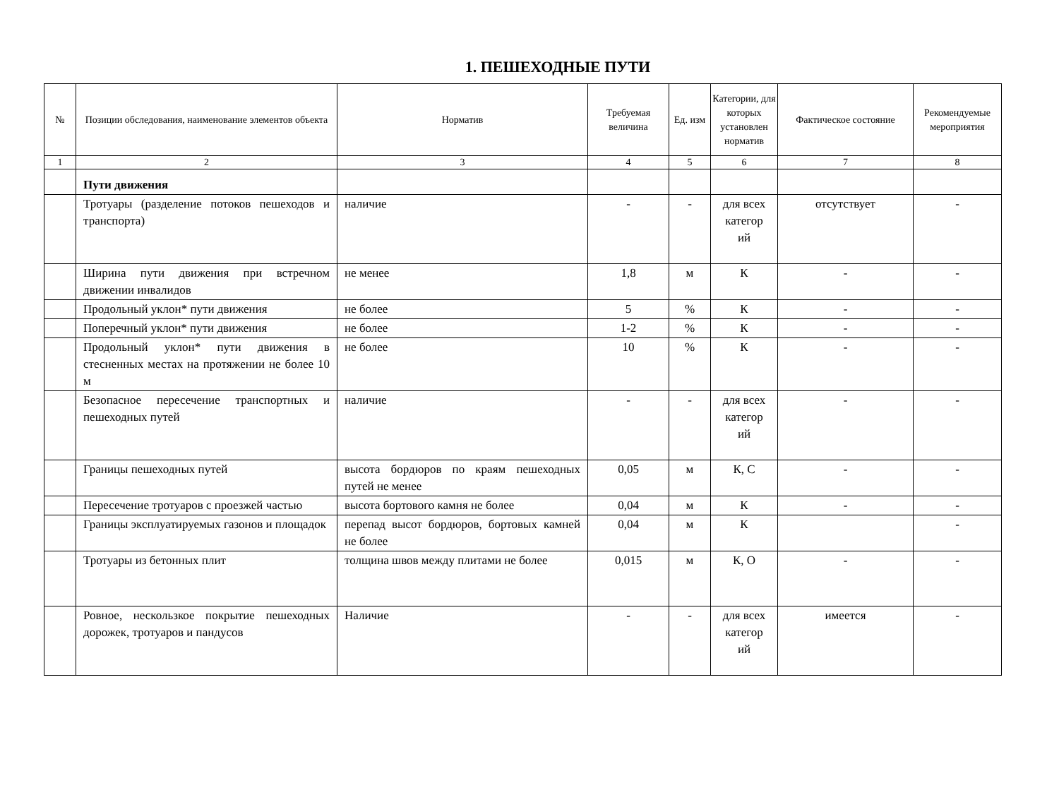1. ПЕШЕХОДНЫЕ ПУТИ
| № | Позиции обследования, наименование элементов объекта | Норматив | Требуемая величина | Ед. изм | Категории, для которых установлен норматив | Фактическое состояние | Рекомендуемые мероприятия |
| --- | --- | --- | --- | --- | --- | --- | --- |
| 1 | 2 | 3 | 4 | 5 | 6 | 7 | 8 |
| | Пути движения | | | | | | |
| | Тротуары (разделение потоков пешеходов и транспорта) | наличие | - | - | для всех категор ий | отсутствует | - |
| | Ширина пути движения при встречном движении инвалидов | не менее | 1,8 | м | К | - | - |
| | Продольный уклон* пути движения | не более | 5 | % | К | - | - |
| | Поперечный уклон* пути движения | не более | 1-2 | % | К | - | - |
| | Продольный уклон* пути движения в стесненных местах на протяжении не более 10 м | не более | 10 | % | К | - | - |
| | Безопасное пересечение транспортных и пешеходных путей | наличие | - | - | для всех категор ий | - | - |
| | Границы пешеходных путей | высота бордюров по краям пешеходных путей не менее | 0,05 | м | К, С | - | - |
| | Пересечение тротуаров с проезжей частью | высота бортового камня не более | 0,04 | м | К | - | - |
| | Границы эксплуатируемых газонов и площадок | перепад высот бордюров, бортовых камней не более | 0,04 | м | К | | - |
| | Тротуары из бетонных плит | толщина швов между плитами не более | 0,015 | м | К, О | - | - |
| | Ровное, нескользкое покрытие пешеходных дорожек, тротуаров и пандусов | Наличие | - | - | для всех категор ий | имеется | - |